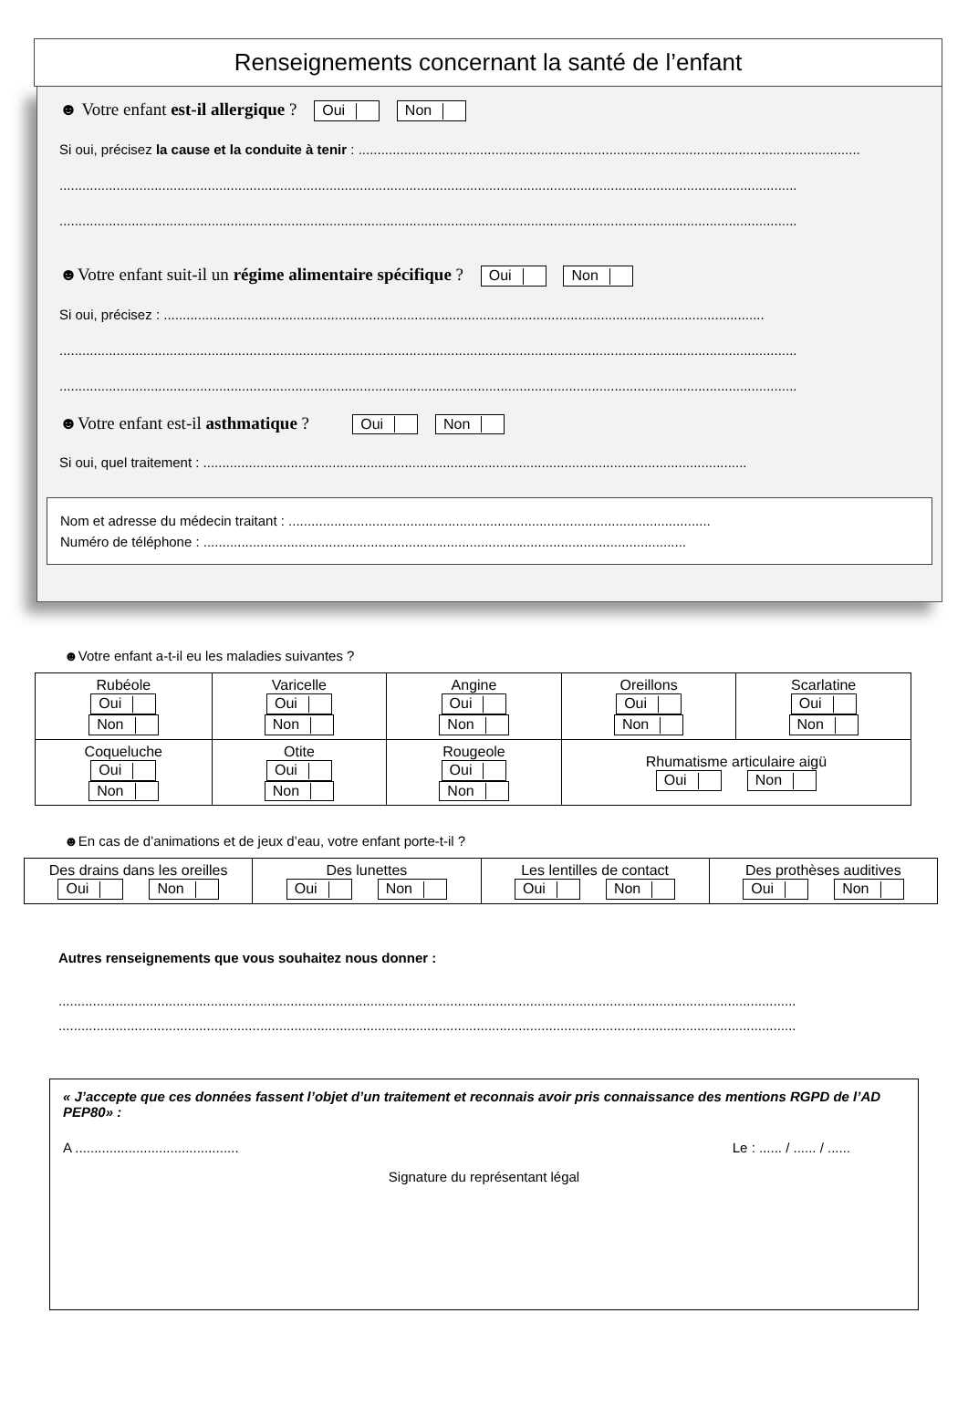Renseignements concernant la santé de l’enfant
☻ Votre enfant est-il allergique ? Oui Non
Si oui, précisez la cause et la conduite à tenir : ....................................................................................................................................
..................................................................................................................................................................................................
..................................................................................................................................................................................................
☻Votre enfant suit-il un régime alimentaire spécifique ? Oui Non
Si oui, précisez : ..............................................................................................................................................................
..................................................................................................................................................................................................
..................................................................................................................................................................................................
☻Votre enfant est-il asthmatique ? Oui Non
Si oui, quel traitement : ...............................................................................................................................................
Nom et adresse du médecin traitant : ...............................................................................................................
Numéro de téléphone : ...............................................................................................................................
☻Votre enfant a-t-il eu les maladies suivantes ?
| Rubéole Oui Non | Varicelle Oui Non | Angine Oui Non | Oreillons Oui Non | Scarlatine Oui Non |
| Coqueluche Oui Non | Otite Oui Non | Rougeole Oui Non | Rhumatisme articulaire aigü Oui Non | |
☻En cas de d’animations et de jeux d’eau, votre enfant porte-t-il ?
| Des drains dans les oreilles Oui Non | Des lunettes Oui Non | Les lentilles de contact Oui Non | Des prothèses auditives Oui Non |
Autres renseignements que vous souhaitez nous donner :
..................................................................................................................................................................................................
..................................................................................................................................................................................................
« J’accepte que ces données fassent l’objet d’un traitement et reconnais avoir pris connaissance des mentions RGPD de l’AD PEP80» :
A ........................................... Le : ...... / ...... / ......
Signature du représentant légal